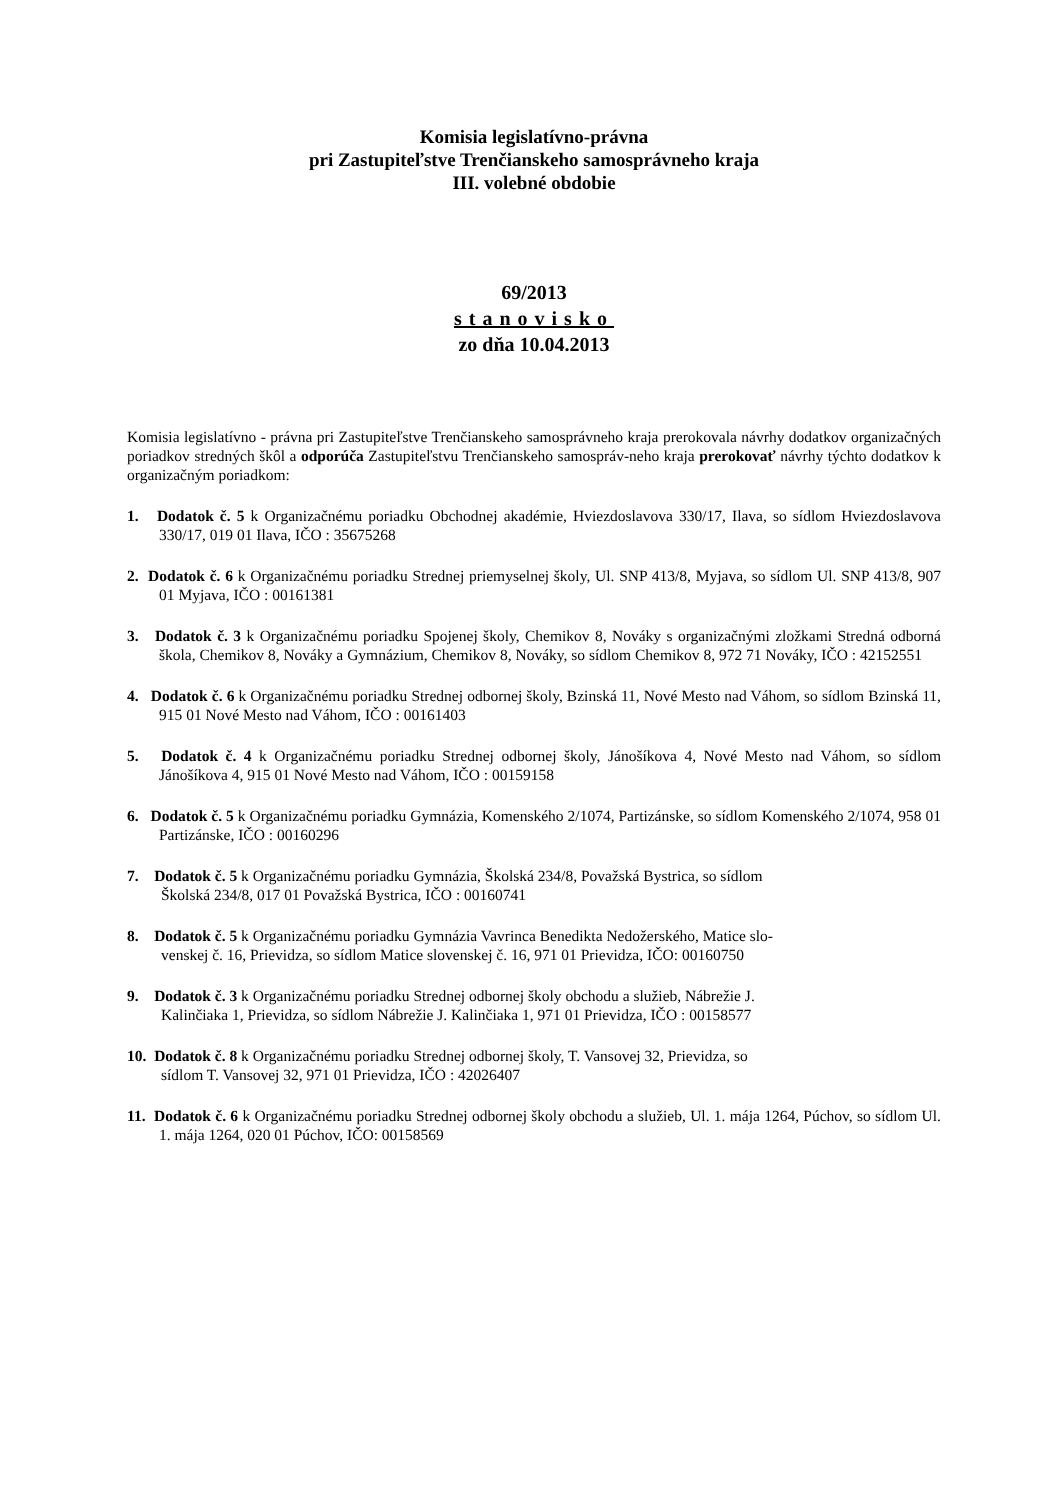Komisia legislatívno-právna
pri Zastupiteľstve Trenčianskeho samosprávneho kraja
III. volebné obdobie
69/2013
stanovisko
zo dňa 10.04.2013
Komisia legislatívno - právna pri Zastupiteľstve Trenčianskeho samosprávneho kraja prerokovala návrhy dodatkov organizačných poriadkov stredných škôl a odporúča Zastupiteľstvu Trenčianskeho samospráv-neho kraja prerokovať návrhy týchto dodatkov k organizačným poriadkom:
1. Dodatok č. 5 k Organizačnému poriadku Obchodnej akadémie, Hviezdoslavova 330/17, Ilava, so sídlom Hviezdoslavova 330/17, 019 01 Ilava, IČO : 35675268
2. Dodatok č. 6 k Organizačnému poriadku Strednej priemyselnej školy, Ul. SNP 413/8, Myjava, so sídlom Ul. SNP 413/8, 907 01 Myjava, IČO : 00161381
3. Dodatok č. 3 k Organizačnému poriadku Spojenej školy, Chemikov 8, Nováky s organizačnými zložkami Stredná odborná škola, Chemikov 8, Nováky a Gymnázium, Chemikov 8, Nováky, so sídlom Chemikov 8, 972 71 Nováky, IČO : 42152551
4. Dodatok č. 6 k Organizačnému poriadku Strednej odbornej školy, Bzinská 11, Nové Mesto nad Váhom, so sídlom Bzinská 11, 915 01 Nové Mesto nad Váhom, IČO : 00161403
5. Dodatok č. 4 k Organizačnému poriadku Strednej odbornej školy, Jánošíkova 4, Nové Mesto nad Váhom, so sídlom Jánošíkova 4, 915 01 Nové Mesto nad Váhom, IČO : 00159158
6. Dodatok č. 5 k Organizačnému poriadku Gymnázia, Komenského 2/1074, Partizánske, so sídlom Komenského 2/1074, 958 01 Partizánske, IČO : 00160296
7. Dodatok č. 5 k Organizačnému poriadku Gymnázia, Školská 234/8, Považská Bystrica, so sídlom
Školská 234/8, 017 01 Považská Bystrica, IČO : 00160741
8. Dodatok č. 5 k Organizačnému poriadku Gymnázia Vavrinca Benedikta Nedožerského, Matice slo-
venskej č. 16, Prievidza, so sídlom Matice slovenskej č. 16, 971 01 Prievidza, IČO: 00160750
9. Dodatok č. 3 k Organizačnému poriadku Strednej odbornej školy obchodu a služieb, Nábrežie J.
Kalinčiaka 1, Prievidza, so sídlom Nábrežie J. Kalinčiaka 1, 971 01 Prievidza, IČO : 00158577
10. Dodatok č. 8 k Organizačnému poriadku Strednej odbornej školy, T. Vansovej 32, Prievidza, so
sídlom T. Vansovej 32, 971 01 Prievidza, IČO : 42026407
11. Dodatok č. 6 k Organizačnému poriadku Strednej odbornej školy obchodu a služieb, Ul. 1. mája 1264, Púchov, so sídlom Ul. 1. mája 1264, 020 01 Púchov, IČO: 00158569